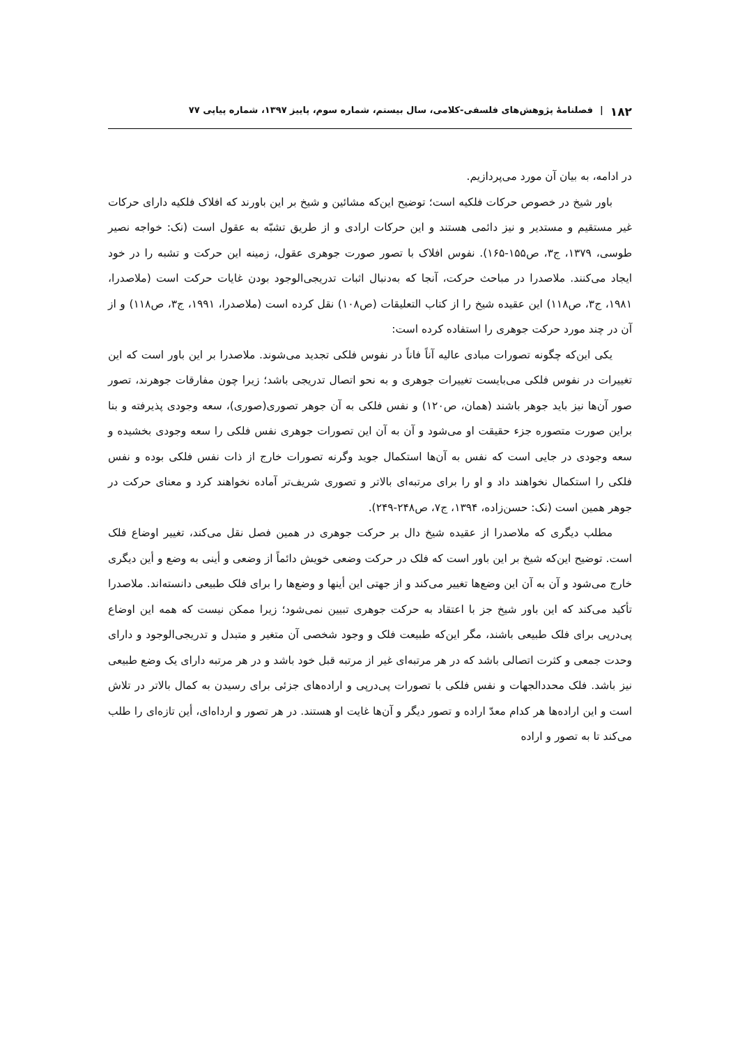۱۸۲ | فصلنامهٔ پژوهش‌های فلسفی-کلامی، سال بیستم، شماره سوم، پاییز ۱۳۹۷، شماره پیاپی ۷۷
در ادامه، به بیان آن مورد می‌پردازیم.
باور شیخ در خصوص حرکات فلکیه است؛ توضیح این‌که مشائین و شیخ بر این باورند که افلاک فلکیه دارای حرکات غیر مستقیم و مستدیر و نیز دائمی هستند و این حرکات ارادی و از طریق تشبّه به عقول است (نک: خواجه نصیر طوسی، ۱۳۷۹، ج۳، ص۱۵۵-۱۶۵). نفوس افلاک با تصور صورت جوهری عقول، زمینه این حرکت و تشبه را در خود ایجاد می‌کنند. ملاصدرا در مباحث حرکت، آنجا که به‌دنبال اثبات تدریجی‌الوجود بودن غایات حرکت است (ملاصدرا، ۱۹۸۱، ج۳، ص۱۱۸) این عقیده شیخ را از کتاب التعلیقات (ص۱۰۸) نقل کرده است (ملاصدرا، ۱۹۹۱، ج۳، ص۱۱۸) و از آن در چند مورد حرکت جوهری را استفاده کرده است:
یکی این‌که چگونه تصورات مبادی عالیه آناً فاناً در نفوس فلکی تجدید می‌شوند. ملاصدرا بر این باور است که این تغییرات در نفوس فلکی می‌بایست تغییرات جوهری و به نحو اتصال تدریجی باشد؛ زیرا چون مفارقات جوهرند، تصور صور آن‌ها نیز باید جوهر باشند (همان، ص۱۲۰) و نفس فلکی به آن جوهر تصوری(صوری)، سعه وجودی پذیرفته و بنا براین صورت متصوره جزء حقیقت او می‌شود و آن به آن این تصورات جوهری نفس فلکی را سعه وجودی بخشیده و سعه وجودی در جایی است که نفس به آن‌ها استکمال جوید وگرنه تصورات خارج از ذات نفس فلکی بوده و نفس فلکی را استکمال نخواهند داد و او را برای مرتبه‌ای بالاتر و تصوری شریف‌تر آماده نخواهند کرد و معنای حرکت در جوهر همین است (نک: حسن‌زاده، ۱۳۹۴، ج۷، ص۲۴۸-۲۴۹).
مطلب دیگری که ملاصدرا از عقیده شیخ دال بر حرکت جوهری در همین فصل نقل می‌کند، تغییر اوضاع فلک است. توضیح این‌که شیخ بر این باور است که فلک در حرکت وضعی خویش دائماً از وضعی و أینی به وضع و أین دیگری خارج می‌شود و آن به آن این وضع‌ها تغییر می‌کند و از جهتی این أینها و وضع‌ها را برای فلک طبیعی دانسته‌اند. ملاصدرا تأکید می‌کند که این باور شیخ جز با اعتقاد به حرکت جوهری تبیین نمی‌شود؛ زیرا ممکن نیست که همه این اوضاع پی‌درپی برای فلک طبیعی باشند، مگر این‌که طبیعت فلک و وجود شخصی آن متغیر و متبدل و تدریجی‌الوجود و دارای وحدت جمعی و کثرت اتصالی باشد که در هر مرتبه‌ای غیر از مرتبه قبل خود باشد و در هر مرتبه دارای یک وضع طبیعی نیز باشد. فلک محددالجهات و نفس فلکی با تصورات پی‌درپی و اراده‌های جزئی برای رسیدن به کمال بالاتر در تلاش است و این اراده‌ها هر کدام معدّ اراده و تصور دیگر و آن‌ها غایت او هستند. در هر تصور و ارداه‌ای، أین تازه‌ای را طلب می‌کند تا به تصور و اراده